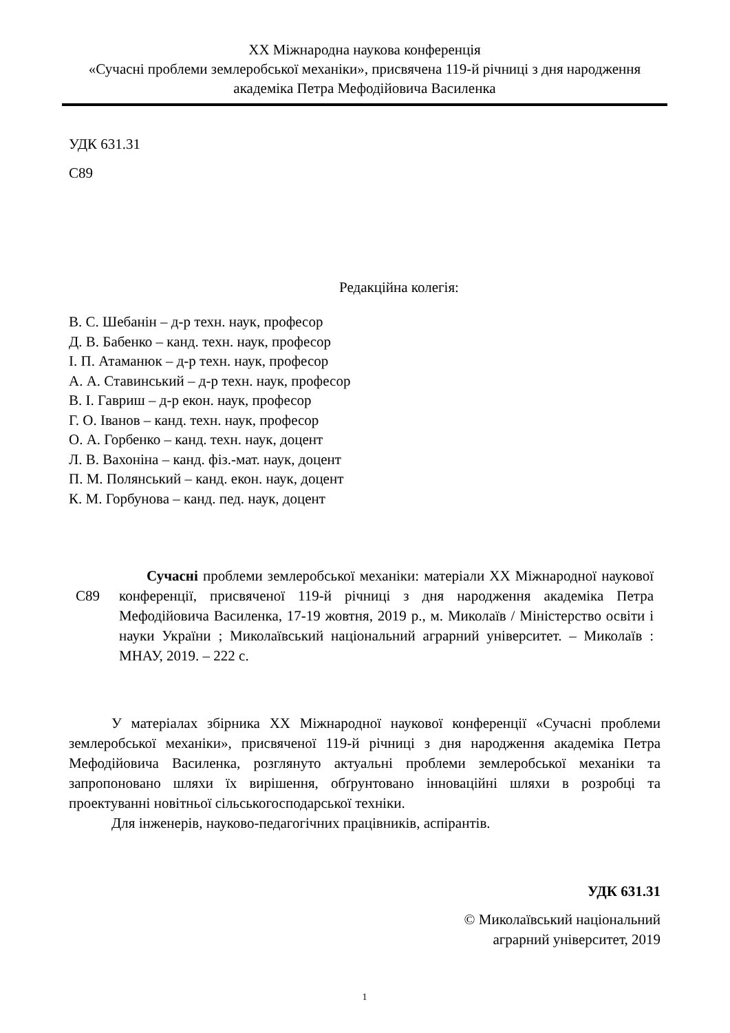XX Міжнародна наукова конференція
«Сучасні проблеми землеробської механіки», присвячена 119-й річниці з дня народження академіка Петра Мефодійовича Василенка
УДК 631.31
С89
Редакційна колегія:
В. С. Шебанін – д-р техн. наук, професор
Д. В. Бабенко – канд. техн. наук, професор
І. П. Атаманюк – д-р техн. наук, професор
А. А. Ставинський – д-р техн. наук, професор
В. І. Гавриш – д-р екон. наук, професор
Г. О. Іванов – канд. техн. наук, професор
О. А. Горбенко – канд. техн. наук, доцент
Л. В. Вахоніна – канд. фіз.-мат. наук, доцент
П. М. Полянський – канд. екон. наук, доцент
К. М. Горбунова – канд. пед. наук, доцент
С89
Сучасні проблеми землеробської механіки: матеріали XX Міжнародної наукової конференції, присвяченої 119-й річниці з дня народження академіка Петра Мефодійовича Василенка, 17-19 жовтня, 2019 р., м. Миколаїв / Міністерство освіти і науки України ; Миколаївський національний аграрний університет. – Миколаїв : МНАУ, 2019. – 222 с.
У матеріалах збірника XX Міжнародної наукової конференції «Сучасні проблеми землеробської механіки», присвяченої 119-й річниці з дня народження академіка Петра Мефодійовича Василенка, розглянуто актуальні проблеми землеробської механіки та запропоновано шляхи їх вирішення, обґрунтовано інноваційні шляхи в розробці та проектуванні новітньої сільськогосподарської техніки.
Для інженерів, науково-педагогічних працівників, аспірантів.
УДК 631.31
© Миколаївський національний
аграрний університет, 2019
1